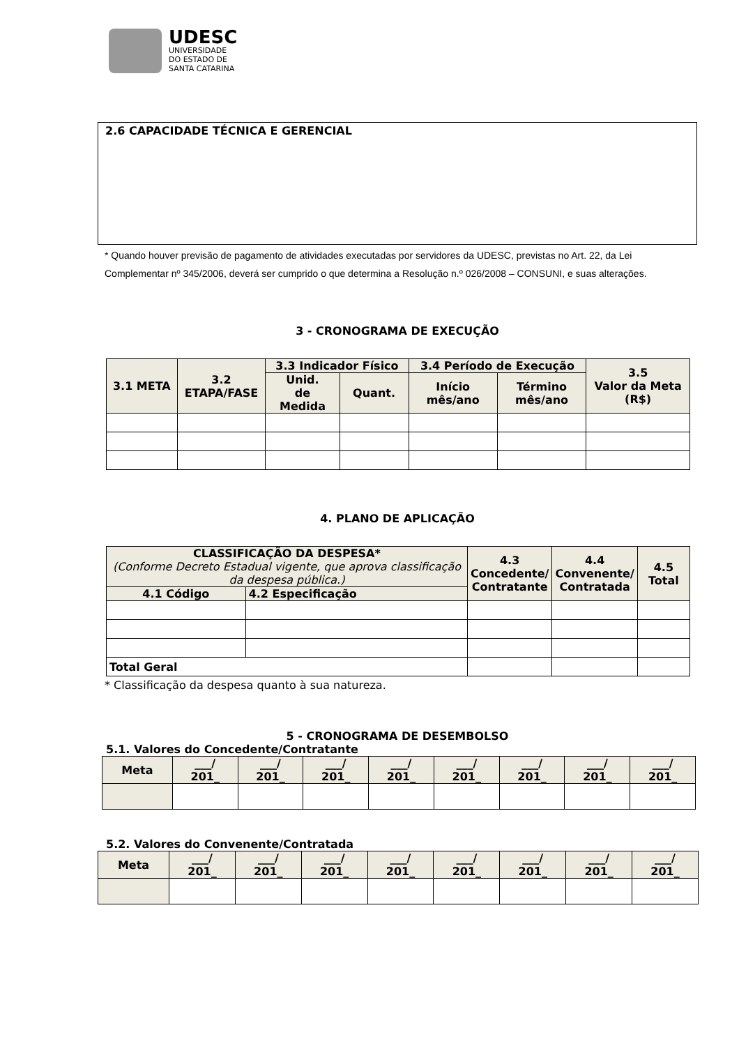UDESC
UNIVERSIDADE
DO ESTADO DE
SANTA CATARINA
2.6 CAPACIDADE TÉCNICA E GERENCIAL
* Quando houver previsão de pagamento de atividades executadas por servidores da UDESC, previstas no Art. 22, da Lei Complementar nº 345/2006, deverá ser cumprido o que determina a Resolução n.º 026/2008 – CONSUNI, e suas alterações.
3 - CRONOGRAMA DE EXECUÇÃO
| 3.1 META | 3.2 ETAPA/FASE | 3.3 Indicador Físico | | 3.4 Período de Execução | | 3.5 Valor da Meta (R$) |
| --- | --- | --- | --- | --- | --- | --- |
| | | Unid. de Medida | Quant. | Início mês/ano | Término mês/ano | |
4. PLANO DE APLICAÇÃO
| CLASSIFICAÇÃO DA DESPESA* (Conforme Decreto Estadual vigente, que aprova classificação da despesa pública.) | | 4.3 Concedente/ Contratante | 4.4 Convenente/ Contratada | 4.5 Total |
| --- | --- | --- | --- | --- |
| 4.1 Código | 4.2 Especificação | | | |
| Total Geral | | | | |
* Classificação da despesa quanto à sua natureza.
5 - CRONOGRAMA DE DESEMBOLSO
5.1. Valores do Concedente/Contratante
| Meta | ___/ 201_ | ___/ 201_ | ___/ 201_ | ___/ 201_ | ___/ 201_ | ___/ 201_ | ___/ 201_ | ___/ 201_ |
| --- | --- | --- | --- | --- | --- | --- | --- | --- |
5.2. Valores do Convenente/Contratada
| Meta | ___/ 201_ | ___/ 201_ | ___/ 201_ | ___/ 201_ | ___/ 201_ | ___/ 201_ | ___/ 201_ | ___/ 201_ |
| --- | --- | --- | --- | --- | --- | --- | --- | --- |